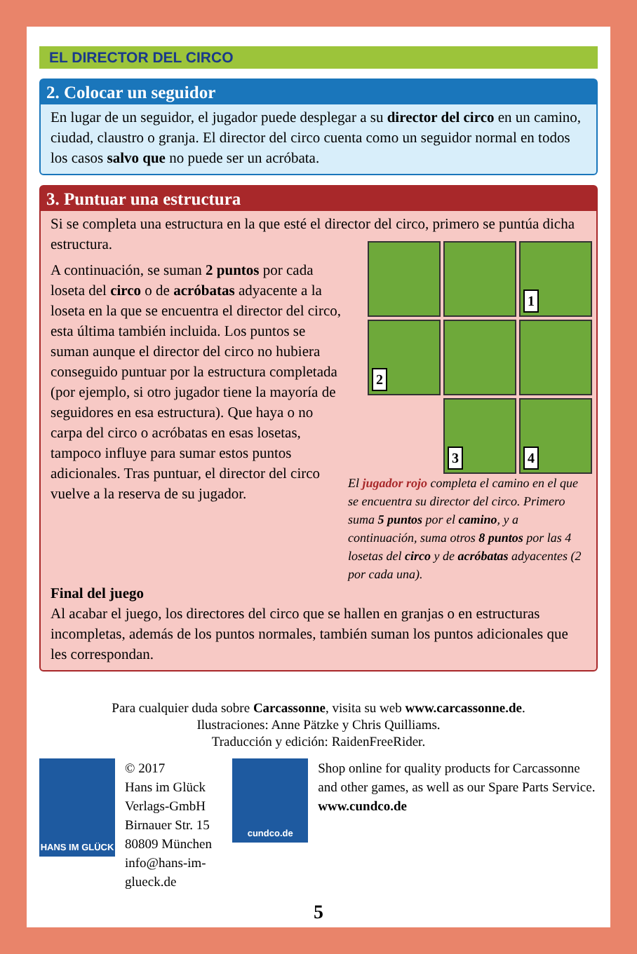EL DIRECTOR DEL CIRCO
2. Colocar un seguidor
En lugar de un seguidor, el jugador puede desplegar a su director del circo en un camino, ciudad, claustro o granja. El director del circo cuenta como un seguidor normal en todos los casos salvo que no puede ser un acróbata.
3. Puntuar una estructura
Si se completa una estructura en la que esté el director del circo, primero se puntúa dicha estructura.
1
2
3
4
El jugador rojo completa el camino en el que se encuentra su director del circo. Primero suma 5 puntos por el camino, y a continuación, suma otros 8 puntos por las 4 losetas del circo y de acróbatas adyacentes (2 por cada una).
A continuación, se suman 2 puntos por cada loseta del circo o de acróbatas adyacente a la loseta en la que se encuentra el director del circo, esta última también incluida. Los puntos se suman aunque el director del circo no hubiera conseguido puntuar por la estructura completada (por ejemplo, si otro jugador tiene la mayoría de seguidores en esa estructura). Que haya o no carpa del circo o acróbatas en esas losetas, tampoco influye para sumar estos puntos adicionales. Tras puntuar, el director del circo vuelve a la reserva de su jugador.
Final del juego
Al acabar el juego, los directores del circo que se hallen en granjas o en estructuras incompletas, además de los puntos normales, también suman los puntos adicionales que les correspondan.
Para cualquier duda sobre Carcassonne, visita su web www.carcassonne.de.
Ilustraciones: Anne Pätzke y Chris Quilliams.
Traducción y edición: RaidenFreeRider.
HANS IM GLÜCK
© 2017
Hans im Glück Verlags-GmbH
Birnauer Str. 15
80809 München
info@hans-im-glueck.de
cundco.de
Shop online for quality products for Carcassonne and other games, as well as our Spare Parts Service.
www.cundco.de
5